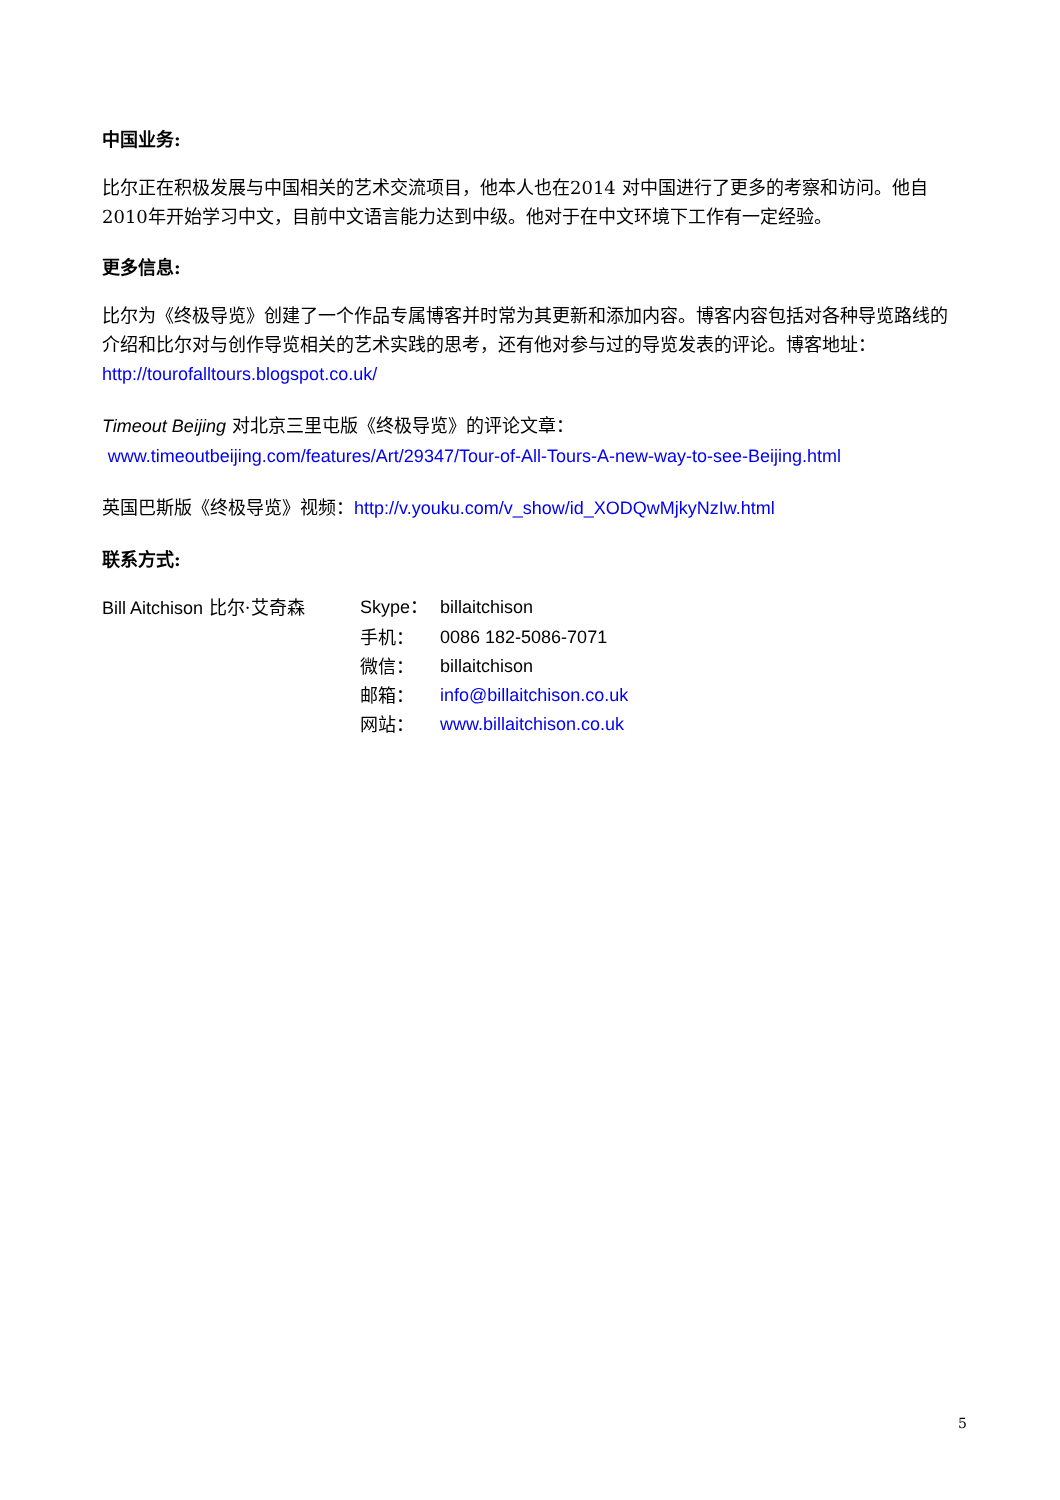中国业务:
比尔正在积极发展与中国相关的艺术交流项目，他本人也在2014 对中国进行了更多的考察和访问。他自2010年开始学习中文，目前中文语言能力达到中级。他对于在中文环境下工作有一定经验。
更多信息:
比尔为《终极导览》创建了一个作品专属博客并时常为其更新和添加内容。博客内容包括对各种导览路线的介绍和比尔对与创作导览相关的艺术实践的思考，还有他对参与过的导览发表的评论。博客地址：http://tourofalltours.blogspot.co.uk/
Timeout Beijing 对北京三里屯版《终极导览》的评论文章：
www.timeoutbeijing.com/features/Art/29347/Tour-of-All-Tours-A-new-way-to-see-Beijing.html
英国巴斯版《终极导览》视频：http://v.youku.com/v_show/id_XODQwMjkyNzIw.html
联系方式:
Bill Aitchison 比尔·艾奇森 Skype： billaitchison
手机： 0086 182-5086-7071
微信： billaitchison
邮箱： info@billaitchison.co.uk
网站： www.billaitchison.co.uk
5